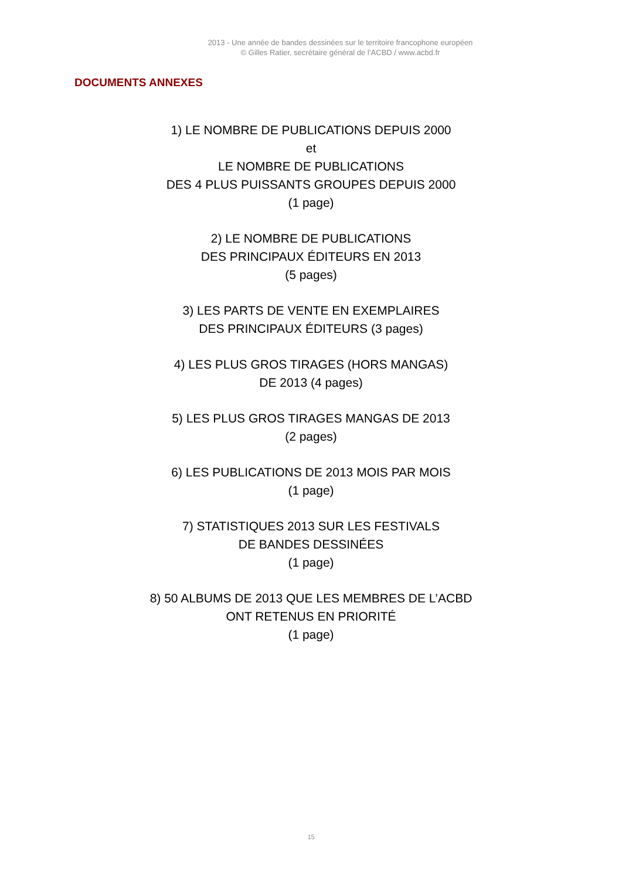2013 - Une année de bandes dessinées sur le territoire francophone européen
© Gilles Ratier, secrétaire général de l’ACBD / www.acbd.fr
DOCUMENTS ANNEXES
1) LE NOMBRE DE PUBLICATIONS DEPUIS 2000
et
LE NOMBRE DE PUBLICATIONS
DES 4 PLUS PUISSANTS GROUPES DEPUIS 2000
(1 page)
2) LE NOMBRE DE PUBLICATIONS
DES PRINCIPAUX ÉDITEURS EN 2013
(5 pages)
3) LES PARTS DE VENTE EN EXEMPLAIRES
DES PRINCIPAUX ÉDITEURS (3 pages)
4) LES PLUS GROS TIRAGES (HORS MANGAS)
DE 2013 (4 pages)
5) LES PLUS GROS TIRAGES MANGAS DE 2013
(2 pages)
6) LES PUBLICATIONS DE 2013 MOIS PAR MOIS
(1 page)
7) STATISTIQUES 2013 SUR LES FESTIVALS
DE BANDES DESSINÉES
(1 page)
8) 50 ALBUMS DE 2013 QUE LES MEMBRES DE L’ACBD
ONT RETENUS EN PRIORITÉ
(1 page)
15